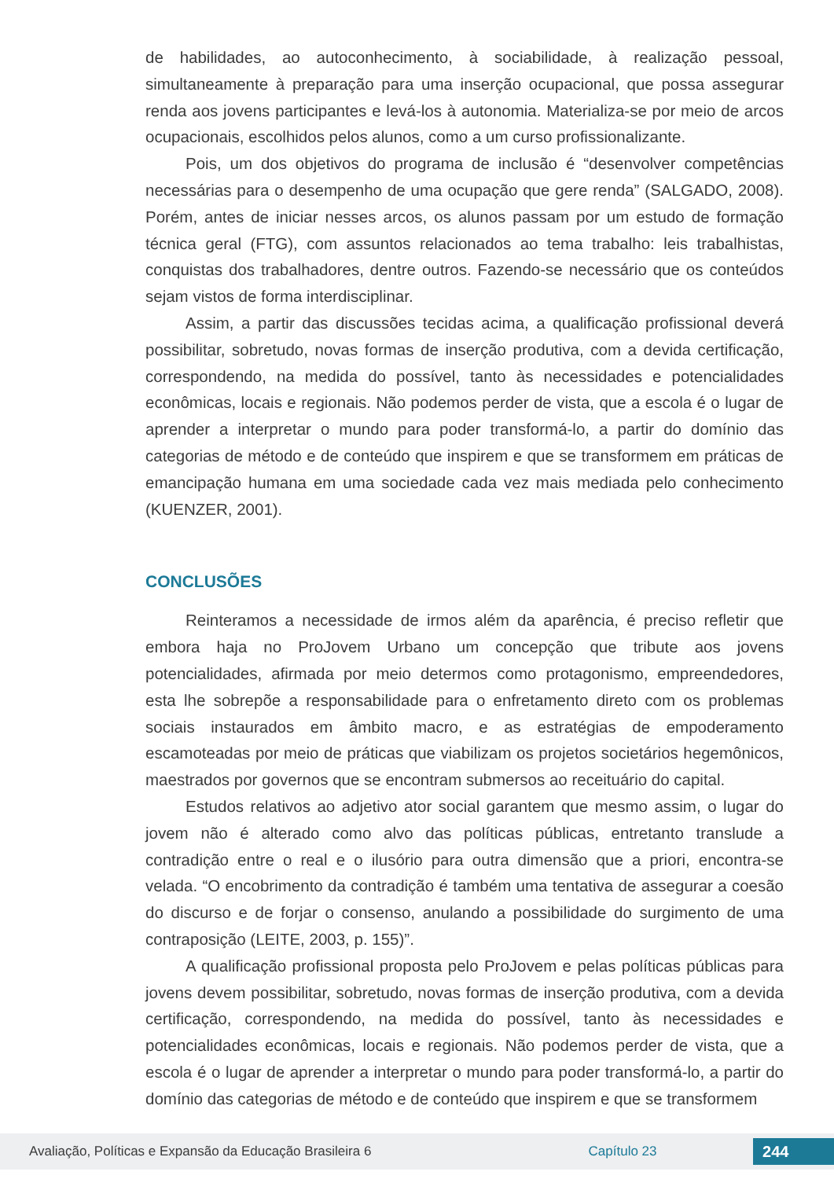de habilidades, ao autoconhecimento, à sociabilidade, à realização pessoal, simultaneamente à preparação para uma inserção ocupacional, que possa assegurar renda aos jovens participantes e levá-los à autonomia. Materializa-se por meio de arcos ocupacionais, escolhidos pelos alunos, como a um curso profissionalizante.
Pois, um dos objetivos do programa de inclusão é “desenvolver competências necessárias para o desempenho de uma ocupação que gere renda” (SALGADO, 2008). Porém, antes de iniciar nesses arcos, os alunos passam por um estudo de formação técnica geral (FTG), com assuntos relacionados ao tema trabalho: leis trabalhistas, conquistas dos trabalhadores, dentre outros. Fazendo-se necessário que os conteúdos sejam vistos de forma interdisciplinar.
Assim, a partir das discussões tecidas acima, a qualificação profissional deverá possibilitar, sobretudo, novas formas de inserção produtiva, com a devida certificação, correspondendo, na medida do possível, tanto às necessidades e potencialidades econômicas, locais e regionais. Não podemos perder de vista, que a escola é o lugar de aprender a interpretar o mundo para poder transformá-lo, a partir do domínio das categorias de método e de conteúdo que inspirem e que se transformem em práticas de emancipação humana em uma sociedade cada vez mais mediada pelo conhecimento (KUENZER, 2001).
CONCLUSÕES
Reinteramos a necessidade de irmos além da aparência, é preciso refletir que embora haja no ProJovem Urbano um concepção que tribute aos jovens potencialidades, afirmada por meio determos como protagonismo, empreendedores, esta lhe sobrepõe a responsabilidade para o enfretamento direto com os problemas sociais instaurados em âmbito macro, e as estratégias de empoderamento escamoteadas por meio de práticas que viabilizam os projetos societários hegemônicos, maestrados por governos que se encontram submersos ao receituário do capital.
Estudos relativos ao adjetivo ator social garantem que mesmo assim, o lugar do jovem não é alterado como alvo das políticas públicas, entretanto translude a contradição entre o real e o ilusório para outra dimensão que a priori, encontra-se velada. “O encobrimento da contradição é também uma tentativa de assegurar a coesão do discurso e de forjar o consenso, anulando a possibilidade do surgimento de uma contraposição (LEITE, 2003, p. 155)”.
A qualificação profissional proposta pelo ProJovem e pelas políticas públicas para jovens devem possibilitar, sobretudo, novas formas de inserção produtiva, com a devida certificação, correspondendo, na medida do possível, tanto às necessidades e potencialidades econômicas, locais e regionais. Não podemos perder de vista, que a escola é o lugar de aprender a interpretar o mundo para poder transformá-lo, a partir do domínio das categorias de método e de conteúdo que inspirem e que se transformem
Avaliação, Políticas e Expansão da Educação Brasileira 6 Capítulo 23 244